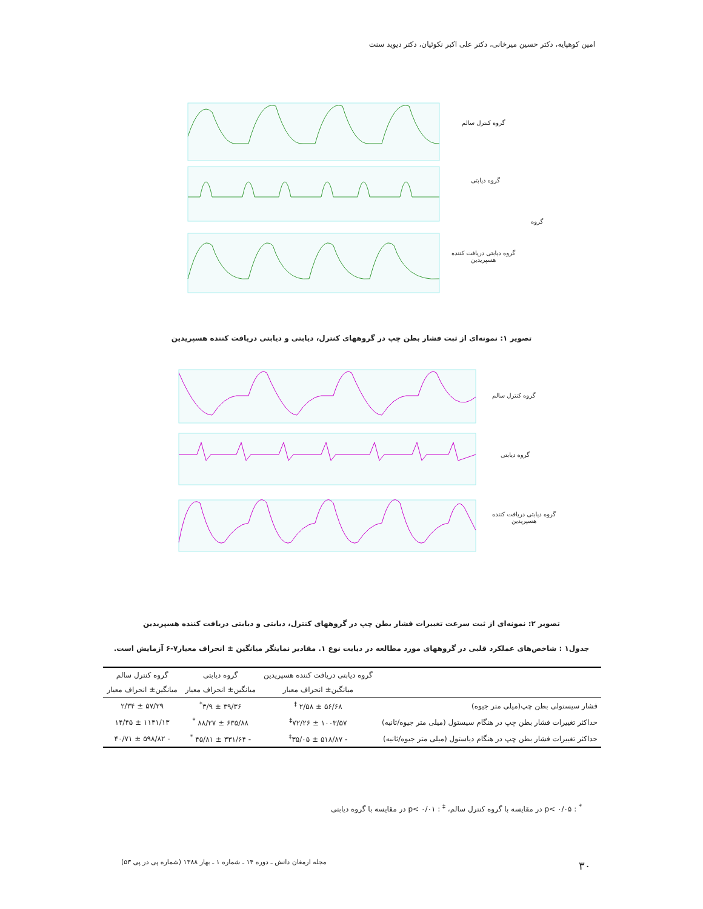امین کوهپایه، دکتر حسین میرخانی، دکتر علی اکبر نکوئیان، دکتر دیوید سنت
گروه کنترل سالم
گروه دیابتی
گروه
گروه دیابتی دریافت کننده
هسپریدین
تصویر ۱: نمونه‌ای از ثبت فشار بطن چپ در گروههای کنترل، دیابتی و دیابتی دریافت کننده هسپریدین
گروه کنترل سالم
گروه دیابتی
گروه دیابتی دریافت کننده
هسپریدین
تصویر ۲: نمونه‌ای از ثبت سرعت تغییرات فشار بطن چپ در گروههای کنترل، دیابتی و دیابتی دریافت کننده هسپریدین
جدول۱ : شاخص‌های عملکرد قلبی در گروههای مورد مطالعه در دیابت نوع ۱. مقادیر نماینگر میانگین ± انحراف معیار۷-۶ آزمایش است.
| | گروه دیابتی دریافت کننده هسپریدین | گروه دیابتی | گروه کنترل سالم |
| --- | --- | --- | --- |
| | میانگین± انحراف معیار | میانگین± انحراف معیار | میانگین± انحراف معیار |
| فشار سیستولی بطن چپ(میلی متر جیوه) | ۵۶/۶۸ ± ۲/۵۸ <sup>‡</sup> | ۳۹/۳۶ ± ۳/۹<sup>*</sup> | ۵۷/۲۹ ± ۲/۳۴ |
| حداکثر تغییرات فشار بطن چپ در هنگام سیستول (میلی متر جیوه/ثانیه) | ۱۰۰۳/۵۷ ± ۷۲/۲۶<sup>‡</sup> | ۶۳۵/۸۸ ± ۸۸/۲۷ <sup>*</sup> | ۱۱۴۱/۱۳ ± ۱۴/۴۵ |
| حداکثر تغییرات فشار بطن چپ در هنگام دیاستول (میلی متر جیوه/ثانیه) | - ۵۱۸/۸۷ ± ۳۵/۰۵<sup>‡</sup> | - ۳۳۱/۶۴ ± ۴۵/۸۱ <sup>*</sup> | - ۵۹۸/۸۲ ± ۴۰/۷۱ |
<sup>*</sup> : p< ۰/۰۵ در مقایسه با گروه کنترل سالم، <sup>‡</sup> : p< ۰/۰۱ در مقایسه با گروه دیابتی
مجله ارمغان دانش ـ دوره ۱۴ ـ شماره ۱ ـ بهار ۱۳۸۸ (شماره پی در پی ۵۳)
۳۰